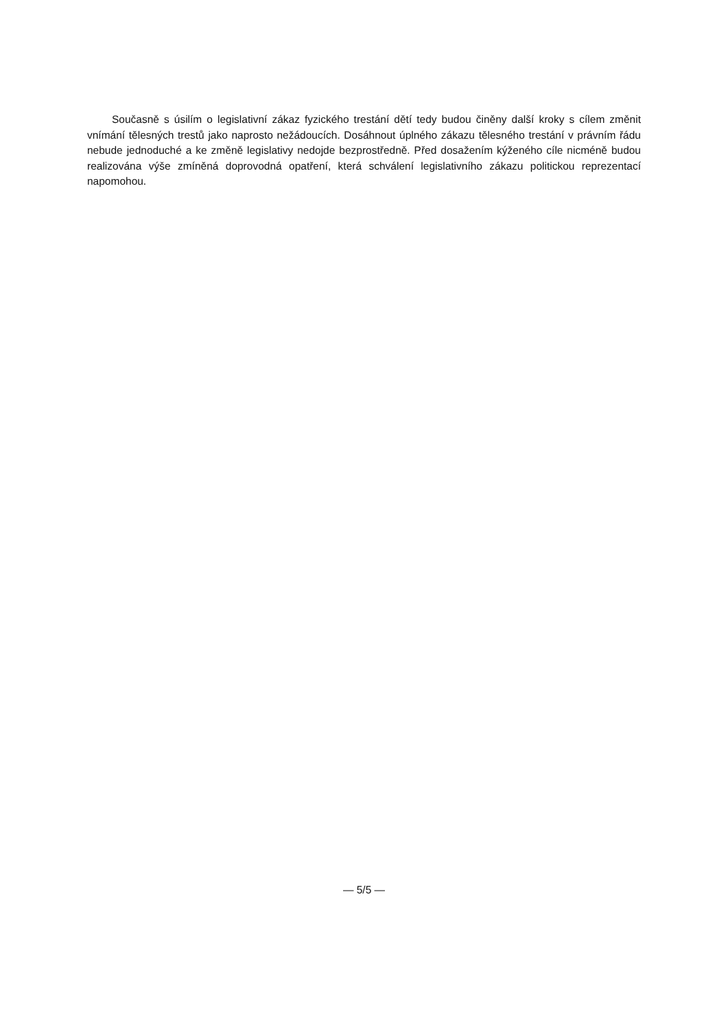Současně s úsilím o legislativní zákaz fyzického trestání dětí tedy budou činěny další kroky s cílem změnit vnímání tělesných trestů jako naprosto nežádoucích. Dosáhnout úplného zákazu tělesného trestání v právním řádu nebude jednoduché a ke změně legislativy nedojde bezprostředně. Před dosažením kýženého cíle nicméně budou realizována výše zmíněná doprovodná opatření, která schválení legislativního zákazu politickou reprezentací napomohou.
— 5/5 —